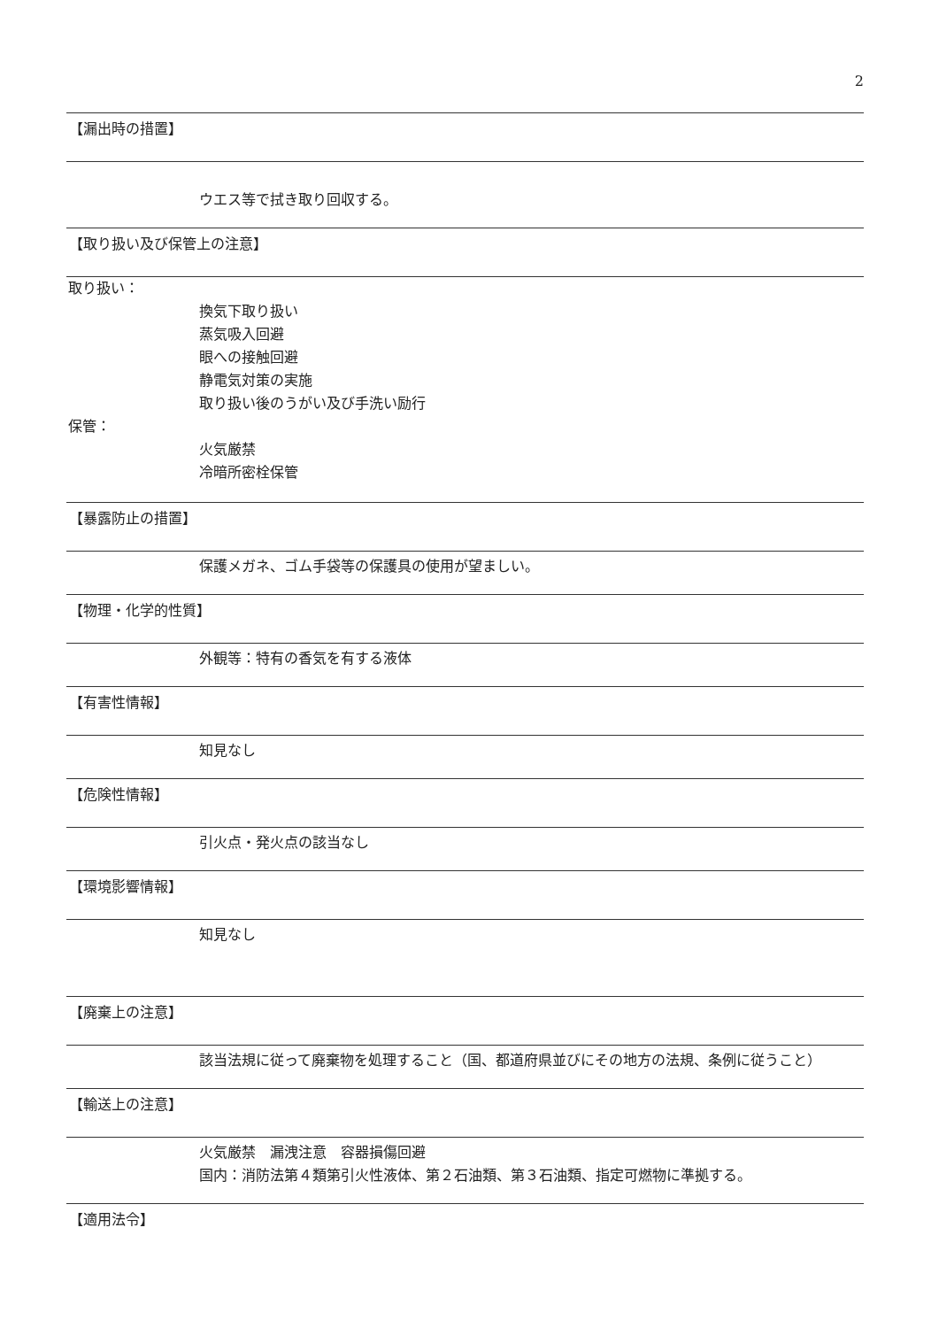2
【漏出時の措置】
ウエス等で拭き取り回収する。
【取り扱い及び保管上の注意】
取り扱い：
換気下取り扱い
蒸気吸入回避
眼への接触回避
静電気対策の実施
取り扱い後のうがい及び手洗い励行
保管：
火気厳禁
冷暗所密栓保管
【暴露防止の措置】
保護メガネ、ゴム手袋等の保護具の使用が望ましい。
【物理・化学的性質】
外観等：特有の香気を有する液体
【有害性情報】
知見なし
【危険性情報】
引火点・発火点の該当なし
【環境影響情報】
知見なし
【廃棄上の注意】
該当法規に従って廃棄物を処理すること（国、都道府県並びにその地方の法規、条例に従うこと）
【輸送上の注意】
火気厳禁　漏洩注意　容器損傷回避
国内：消防法第４類第引火性液体、第２石油類、第３石油類、指定可燃物に準拠する。
【適用法令】